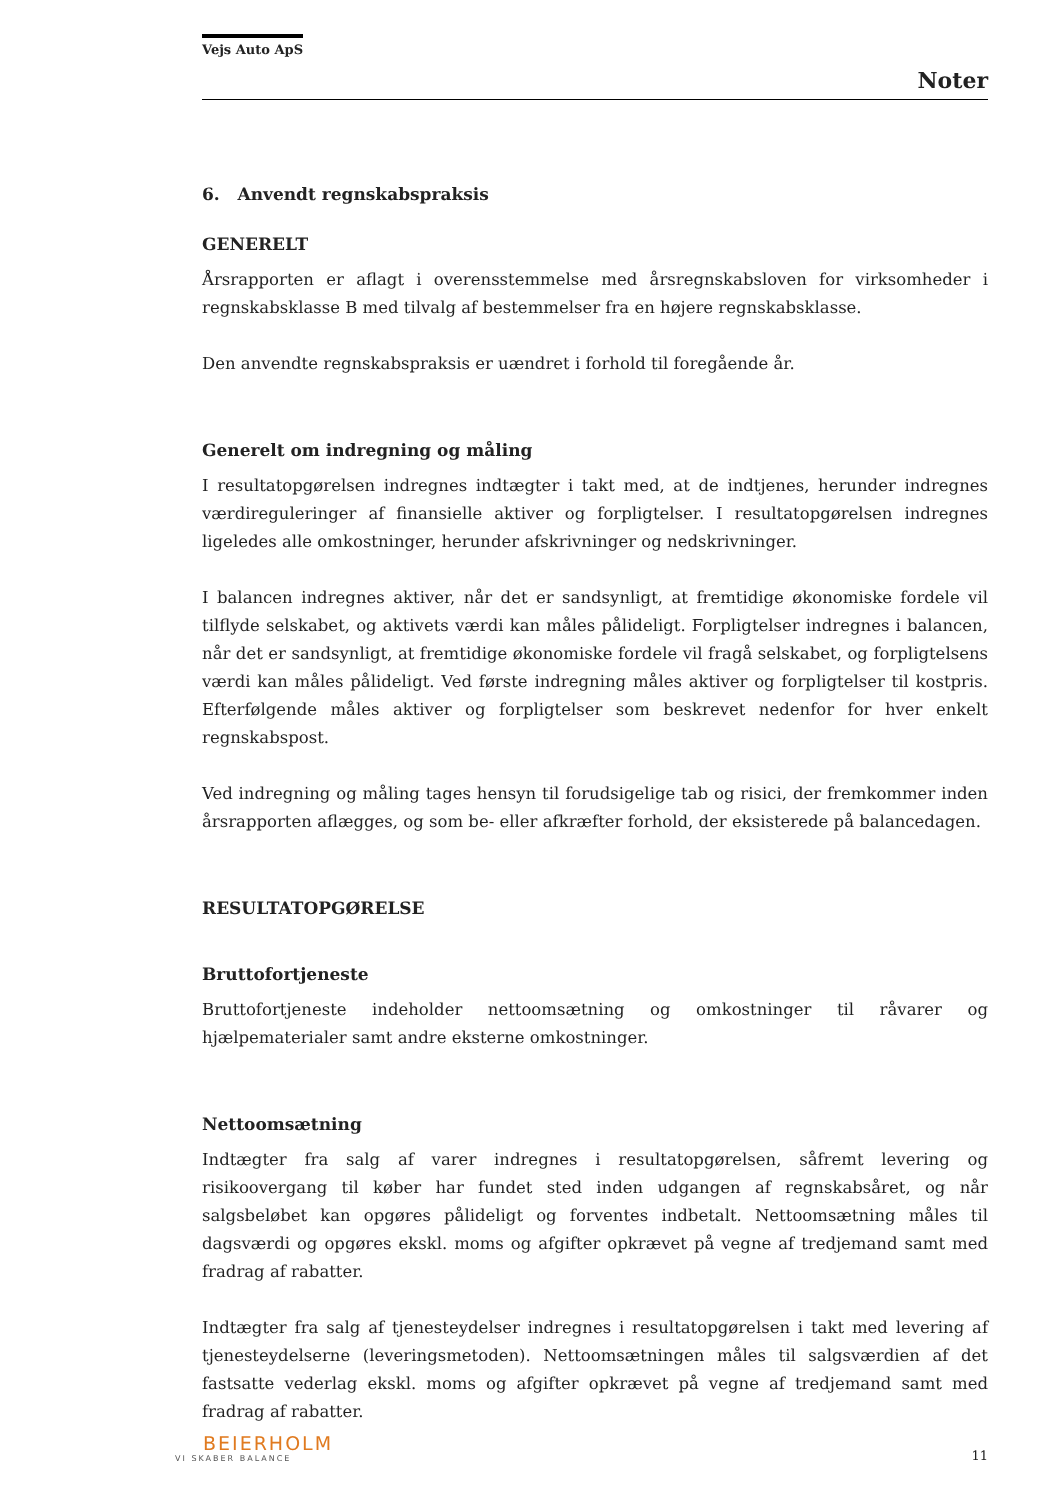Vejs Auto ApS
Noter
6. Anvendt regnskabspraksis
GENERELT
Årsrapporten er aflagt i overensstemmelse med årsregnskabsloven for virksomheder i regnskabsklasse B med tilvalg af bestemmelser fra en højere regnskabsklasse.
Den anvendte regnskabspraksis er uændret i forhold til foregående år.
Generelt om indregning og måling
I resultatopgørelsen indregnes indtægter i takt med, at de indtjenes, herunder indregnes værdireguleringer af finansielle aktiver og forpligtelser. I resultatopgørelsen indregnes ligeledes alle omkostninger, herunder afskrivninger og nedskrivninger.
I balancen indregnes aktiver, når det er sandsynligt, at fremtidige økonomiske fordele vil tilflyde selskabet, og aktivets værdi kan måles pålideligt. Forpligtelser indregnes i balancen, når det er sandsynligt, at fremtidige økonomiske fordele vil fragå selskabet, og forpligtelsens værdi kan måles pålideligt. Ved første indregning måles aktiver og forpligtelser til kostpris. Efterfølgende måles aktiver og forpligtelser som beskrevet nedenfor for hver enkelt regnskabspost.
Ved indregning og måling tages hensyn til forudsigelige tab og risici, der fremkommer inden årsrapporten aflægges, og som be- eller afkræfter forhold, der eksisterede på balancedagen.
RESULTATOPGØRELSE
Bruttofortjeneste
Bruttofortjeneste indeholder nettoomsætning og omkostninger til råvarer og hjælpematerialer samt andre eksterne omkostninger.
Nettoomsætning
Indtægter fra salg af varer indregnes i resultatopgørelsen, såfremt levering og risikoovergang til køber har fundet sted inden udgangen af regnskabsåret, og når salgsbeløbet kan opgøres pålideligt og forventes indbetalt. Nettoomsætning måles til dagsværdi og opgøres ekskl. moms og afgifter opkrævet på vegne af tredjemand samt med fradrag af rabatter.
Indtægter fra salg af tjenesteydelser indregnes i resultatopgørelsen i takt med levering af tjenesteydelserne (leveringsmetoden). Nettoomsætningen måles til salgsværdien af det fastsatte vederlag ekskl. moms og afgifter opkrævet på vegne af tredjemand samt med fradrag af rabatter.
BEIERHOLM
VI SKABER BALANCE
11